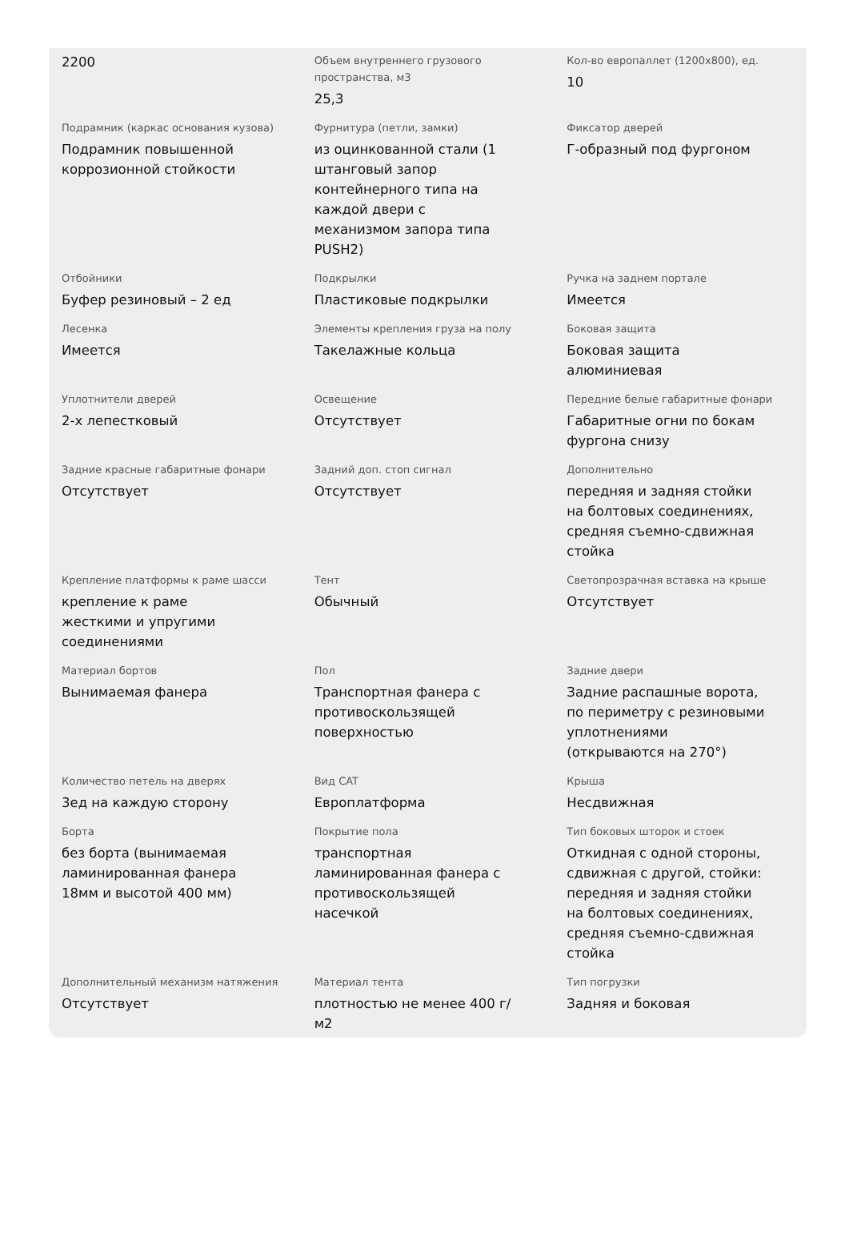| 2200 | Объем внутреннего грузового пространства, м3 25,3 | Кол-во европаллет (1200х800), ед. 10 |
| Подрамник (каркас основания кузова) Подрамник повышенной коррозионной стойкости | Фурнитура (петли, замки) из оцинкованной стали (1 штанговый запор контейнерного типа на каждой двери с механизмом запора типа PUSH2) | Фиксатор дверей Г-образный под фургоном |
| Отбойники Буфер резиновый – 2 ед | Подкрылки Пластиковые подкрылки | Ручка на заднем портале Имеется |
| Лесенка Имеется | Элементы крепления груза на полу Такелажные кольца | Боковая защита Боковая защита алюминиевая |
| Уплотнители дверей 2-х лепестковый | Освещение Отсутствует | Передние белые габаритные фонари Габаритные огни по бокам фургона снизу |
| Задние красные габаритные фонари Отсутствует | Задний доп. стоп сигнал Отсутствует | Дополнительно передняя и задняя стойки на болтовых соединениях, средняя съемно-сдвижная стойка |
| Крепление платформы к раме шасси крепление к раме жесткими и упругими соединениями | Тент Обычный | Светопрозрачная вставка на крыше Отсутствует |
| Материал бортов Вынимаемая фанера | Пол Транспортная фанера с противоскользящей поверхностью | Задние двери Задние распашные ворота, по периметру с резиновыми уплотнениями (открываются на 270°) |
| Количество петель на дверях 3ед на каждую сторону | Вид CAT Европлатформа | Крыша Несдвижная |
| Борта без борта (вынимаемая ламинированная фанера 18мм и высотой 400 мм) | Покрытие пола транспортная ламинированная фанера с противоскользящей насечкой | Тип боковых шторок и стоек Откидная с одной стороны, сдвижная с другой, стойки: передняя и задняя стойки на болтовых соединениях, средняя съемно-сдвижная стойка |
| Дополнительный механизм натяжения Отсутствует | Материал тента плотностью не менее 400 г/м2 | Тип погрузки Задняя и боковая |